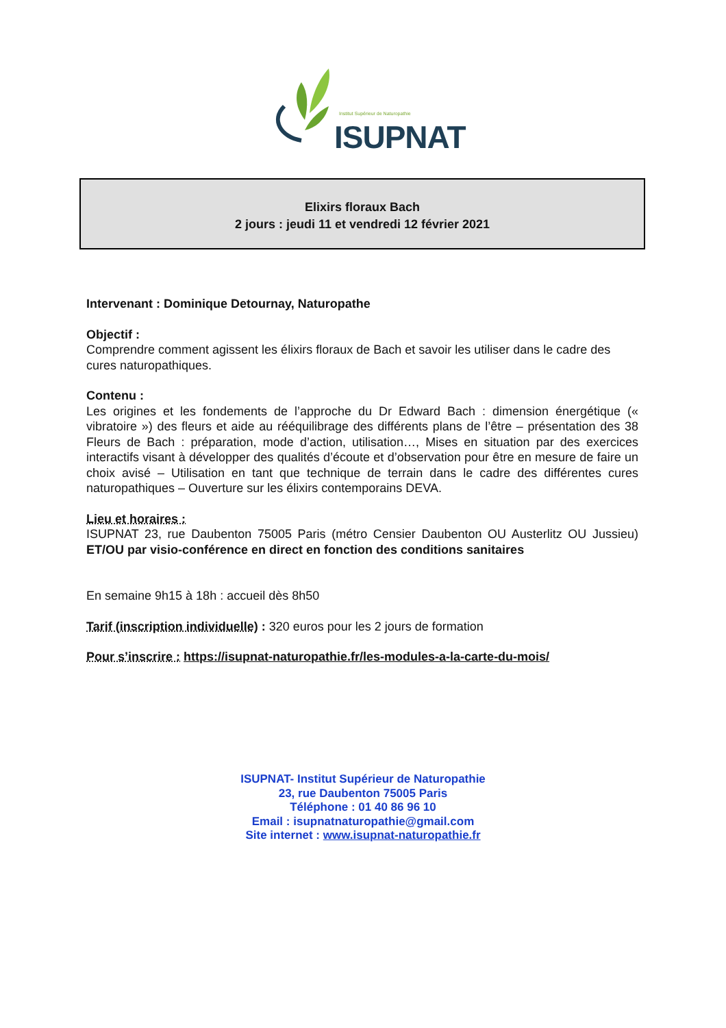Institut Supérieur de Naturopathie
ISUPNAT
Elixirs floraux Bach
2 jours : jeudi 11 et vendredi 12 février 2021
Intervenant : Dominique Detournay, Naturopathe
Objectif :
Comprendre comment agissent les élixirs floraux de Bach et savoir les utiliser dans le cadre des cures naturopathiques.
Contenu :
Les origines et les fondements de l’approche du Dr Edward Bach : dimension énergétique (« vibratoire ») des fleurs et aide au rééquilibrage des différents plans de l’être – présentation des 38 Fleurs de Bach : préparation, mode d’action, utilisation…, Mises en situation par des exercices interactifs visant à développer des qualités d’écoute et d’observation pour être en mesure de faire un choix avisé – Utilisation en tant que technique de terrain dans le cadre des différentes cures naturopathiques – Ouverture sur les élixirs contemporains DEVA.
Lieu et horaires :
ISUPNAT 23, rue Daubenton 75005 Paris (métro Censier Daubenton OU Austerlitz OU Jussieu) ET/OU par visio-conférence en direct en fonction des conditions sanitaires
En semaine 9h15 à 18h : accueil dès 8h50
Tarif (inscription individuelle) : 320 euros pour les 2 jours de formation
Pour s’inscrire : https://isupnat-naturopathie.fr/les-modules-a-la-carte-du-mois/
ISUPNAT- Institut Supérieur de Naturopathie
23, rue Daubenton 75005 Paris
Téléphone : 01 40 86 96 10
Email : isupnatnaturopathie@gmail.com
Site internet : www.isupnat-naturopathie.fr